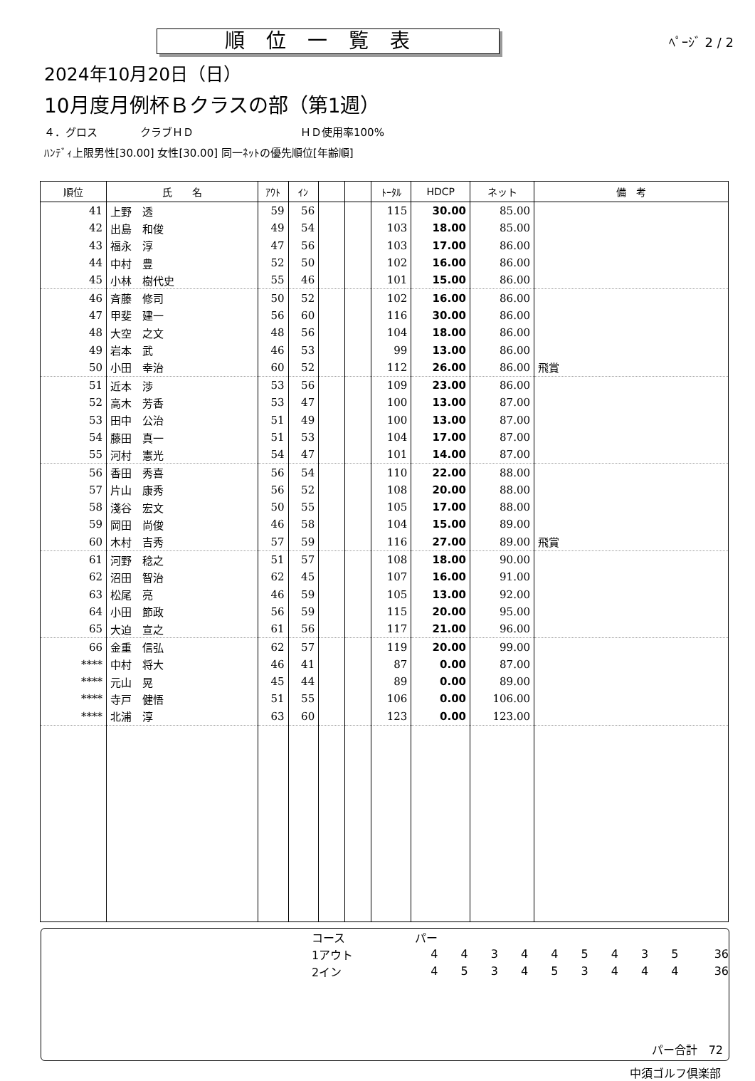順位一覧表
ﾍﾟｰｼﾞ 2 / 2
2024年10月20日（日）
10月度月例杯Ｂクラスの部（第1週）
４．グロス　　　　クラブＨＤ　　　　　　　　　　ＨＤ使用率100%
ﾊﾝﾃﾞｨ上限男性[30.00] 女性[30.00] 同一ﾈｯﾄの優先順位[年齢順]
| 順位 | 氏 名 | ｱｳﾄ | ｲﾝ | | | ﾄｰﾀﾙ | HDCP | ネット | 備 考 |
| --- | --- | --- | --- | --- | --- | --- | --- | --- | --- |
| 41 | 上野 透 | 59 | 56 | | | 115 | 30.00 | 85.00 | |
| 42 | 出島 和俊 | 49 | 54 | | | 103 | 18.00 | 85.00 | |
| 43 | 福永 淳 | 47 | 56 | | | 103 | 17.00 | 86.00 | |
| 44 | 中村 豊 | 52 | 50 | | | 102 | 16.00 | 86.00 | |
| 45 | 小林 樹代史 | 55 | 46 | | | 101 | 15.00 | 86.00 | |
| 46 | 斉藤 修司 | 50 | 52 | | | 102 | 16.00 | 86.00 | |
| 47 | 甲斐 建一 | 56 | 60 | | | 116 | 30.00 | 86.00 | |
| 48 | 大空 之文 | 48 | 56 | | | 104 | 18.00 | 86.00 | |
| 49 | 岩本 武 | 46 | 53 | | | 99 | 13.00 | 86.00 | |
| 50 | 小田 幸治 | 60 | 52 | | | 112 | 26.00 | 86.00 | 飛賞 |
| 51 | 近本 渉 | 53 | 56 | | | 109 | 23.00 | 86.00 | |
| 52 | 高木 芳香 | 53 | 47 | | | 100 | 13.00 | 87.00 | |
| 53 | 田中 公治 | 51 | 49 | | | 100 | 13.00 | 87.00 | |
| 54 | 藤田 真一 | 51 | 53 | | | 104 | 17.00 | 87.00 | |
| 55 | 河村 憲光 | 54 | 47 | | | 101 | 14.00 | 87.00 | |
| 56 | 香田 秀喜 | 56 | 54 | | | 110 | 22.00 | 88.00 | |
| 57 | 片山 康秀 | 56 | 52 | | | 108 | 20.00 | 88.00 | |
| 58 | 淺谷 宏文 | 50 | 55 | | | 105 | 17.00 | 88.00 | |
| 59 | 岡田 尚俊 | 46 | 58 | | | 104 | 15.00 | 89.00 | |
| 60 | 木村 吉秀 | 57 | 59 | | | 116 | 27.00 | 89.00 | 飛賞 |
| 61 | 河野 稔之 | 51 | 57 | | | 108 | 18.00 | 90.00 | |
| 62 | 沼田 智治 | 62 | 45 | | | 107 | 16.00 | 91.00 | |
| 63 | 松尾 亮 | 46 | 59 | | | 105 | 13.00 | 92.00 | |
| 64 | 小田 節政 | 56 | 59 | | | 115 | 20.00 | 95.00 | |
| 65 | 大迫 宣之 | 61 | 56 | | | 117 | 21.00 | 96.00 | |
| 66 | 金重 信弘 | 62 | 57 | | | 119 | 20.00 | 99.00 | |
| **** | 中村 将大 | 46 | 41 | | | 87 | 0.00 | 87.00 | |
| **** | 元山 晃 | 45 | 44 | | | 89 | 0.00 | 89.00 | |
| **** | 寺戸 健悟 | 51 | 55 | | | 106 | 0.00 | 106.00 | |
| **** | 北浦 淳 | 63 | 60 | | | 123 | 0.00 | 123.00 | |
| コース | パー | | | | | | | | | |
| 1アウト | 4 | 4 | 3 | 4 | 4 | 5 | 4 | 3 | 5 | 36 |
| 2イン | 4 | 5 | 3 | 4 | 5 | 3 | 4 | 4 | 4 | 36 |
パー合計　72
中須ゴルフ倶楽部